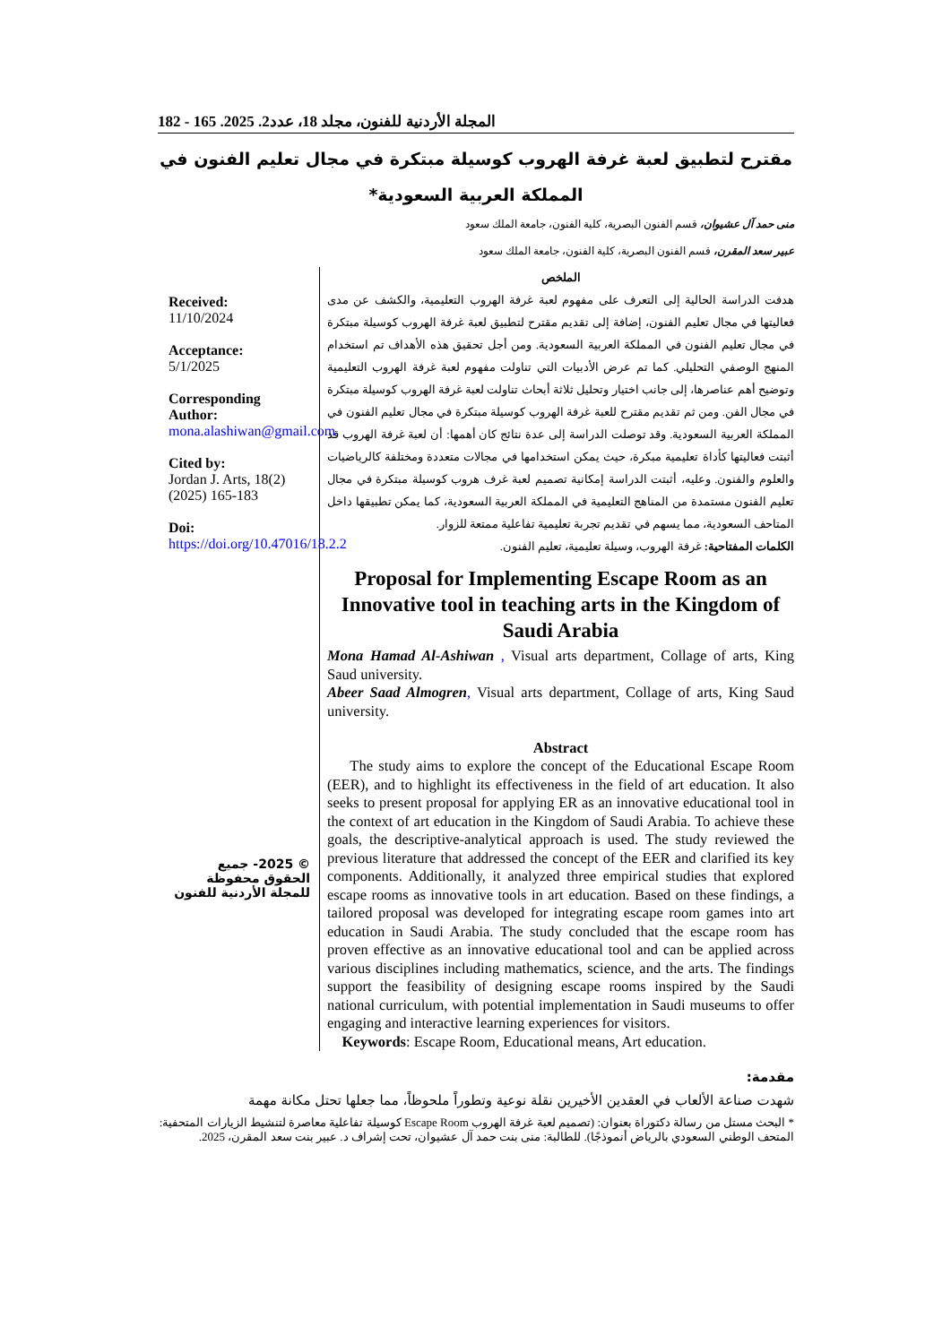المجلة الأردنية للفنون، مجلد 18، عدد2. 2025. 165 - 182
مقترح لتطبيق لعبة غرفة الهروب كوسيلة مبتكرة في مجال تعليم الفنون في المملكة العربية السعودية*
منى حمد آل عشيوان، قسم الفنون البصرية، كلية الفنون، جامعة الملك سعود
عبير سعد المقرن، قسم الفنون البصرية، كلية الفنون، جامعة الملك سعود
Received:
11/10/2024
Acceptance:
5/1/2025
Corresponding Author:
mona.alashiwan@gmail.com
Cited by:
Jordan J. Arts, 18(2) (2025) 165-183
Doi:
https://doi.org/10.47016/18.2.2
© 2025- جميع الحقوق محفوظة للمجلة الأردنية للفنون
الملخص
هدفت الدراسة الحالية إلى التعرف على مفهوم لعبة غرفة الهروب التعليمية، والكشف عن مدى فعاليتها في مجال تعليم الفنون، إضافة إلى تقديم مقترح لتطبيق لعبة غرفة الهروب كوسيلة مبتكرة في مجال تعليم الفنون في المملكة العربية السعودية. ومن أجل تحقيق هذه الأهداف تم استخدام المنهج الوصفي التحليلي. كما تم عرض الأدبيات التي تناولت مفهوم لعبة غرفة الهروب التعليمية وتوضيح أهم عناصرها، إلى جانب اختيار وتحليل ثلاثة أبحاث تناولت لعبة غرفة الهروب كوسيلة مبتكرة في مجال الفن. ومن ثم تقديم مقترح للعبة غرفة الهروب كوسيلة مبتكرة في مجال تعليم الفنون في المملكة العربية السعودية. وقد توصلت الدراسة إلى عدة نتائج كان أهمها: أن لعبة غرفة الهروب قد أثبتت فعاليتها كأداة تعليمية مبكرة، حيث يمكن استخدامها في مجالات متعددة ومختلفة كالرياضيات والعلوم والفنون. وعليه، أثبتت الدراسة إمكانية تصميم لعبة غرف هروب كوسيلة مبتكرة في مجال تعليم الفنون مستمدة من المناهج التعليمية في المملكة العربية السعودية، كما يمكن تطبيقها داخل المتاحف السعودية، مما يسهم في تقديم تجربة تعليمية تفاعلية ممتعة للزوار.
الكلمات المفتاحية: غرفة الهروب، وسيلة تعليمية، تعليم الفنون.
Proposal for Implementing Escape Room as an Innovative tool in teaching arts in the Kingdom of Saudi Arabia
Mona Hamad Al-Ashiwan , Visual arts department, Collage of arts, King Saud university.
Abeer Saad Almogren, Visual arts department, Collage of arts, King Saud university.
Abstract
The study aims to explore the concept of the Educational Escape Room (EER), and to highlight its effectiveness in the field of art education. It also seeks to present proposal for applying ER as an innovative educational tool in the context of art education in the Kingdom of Saudi Arabia. To achieve these goals, the descriptive-analytical approach is used. The study reviewed the previous literature that addressed the concept of the EER and clarified its key components. Additionally, it analyzed three empirical studies that explored escape rooms as innovative tools in art education. Based on these findings, a tailored proposal was developed for integrating escape room games into art education in Saudi Arabia. The study concluded that the escape room has proven effective as an innovative educational tool and can be applied across various disciplines including mathematics, science, and the arts. The findings support the feasibility of designing escape rooms inspired by the Saudi national curriculum, with potential implementation in Saudi museums to offer engaging and interactive learning experiences for visitors.
Keywords: Escape Room, Educational means, Art education.
مقدمة:
شهدت صناعة الألعاب في العقدين الأخيرين نقلة نوعية وتطوراً ملحوظاً، مما جعلها تحتل مكانة مهمة
* البحث مستل من رسالة دكتوراة بعنوان: (تصميم لعبة غرفة الهروب Escape Room كوسيلة تفاعلية معاصرة لتنشيط الزيارات المتحفية: المتحف الوطني السعودي بالرياض أنموذجًا). للطالبة: منى بنت حمد آل عشيوان، تحت إشراف د. عبير بنت سعد المقرن، 2025.